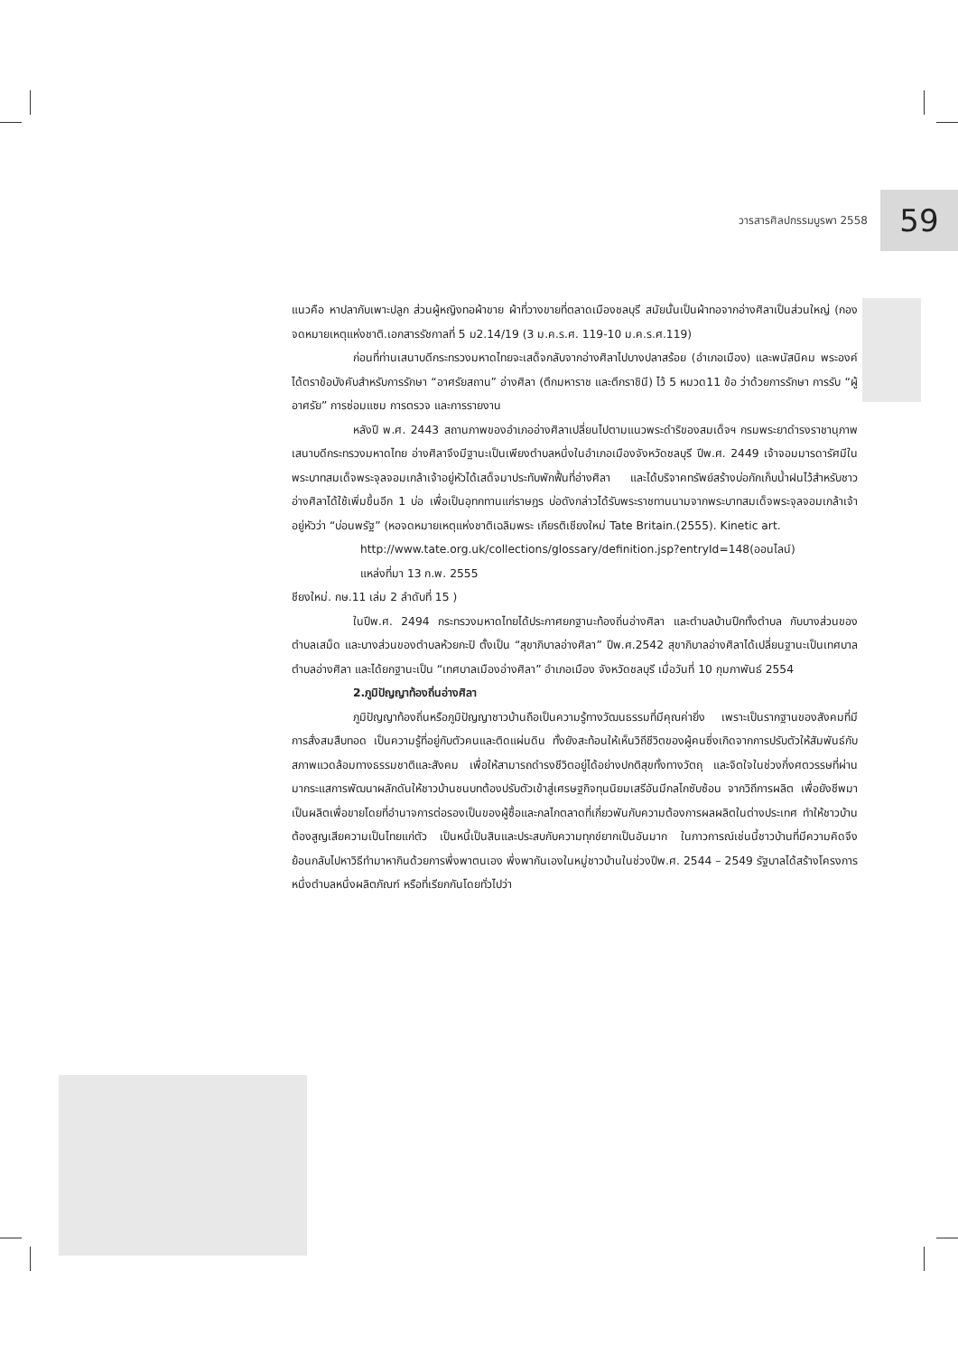วารสารศิลปกรรมบูรพา 2558 59
แนวคือ หาปลากับเพาะปลูก ส่วนผู้หญิงทอผ้าขาย ผ้าที่วางขายที่ตลาดเมืองชลบุรี สมัยนั้นเป็นผ้าทอจากอ่างศิลาเป็นส่วนใหญ่ (กองจดหมายเหตุแห่งชาติ.เอกสารรัชกาลที่ 5 ม2.14/19 (3 ม.ค.ร.ศ. 119-10 ม.ค.ร.ศ.119)
ก่อนที่ท่านเสนาบดีกระทรวงมหาดไทยจะเสด็จกลับจากอ่างศิลาไปบางปลาสร้อย (อำเภอเมือง) และพนัสนิคม พระองค์ได้ตราข้อบังคับสำหรับการรักษา “อาศรัยสถาน” อ่างศิลา (ตึกมหาราช และตึกราชินี) ไว้ 5 หมวด11 ข้อ ว่าด้วยการรักษา การรับ “ผู้อาศรัย” การซ่อมแซม การตรวจ และการรายงาน
หลังปี พ.ศ. 2443 สถานภาพของอำเภออ่างศิลาเปลี่ยนไปตามแนวพระดำริของสมเด็จฯ กรมพระยาดำรงราชานุภาพ เสนาบดีกระทรวงมหาดไทย อ่างศิลาจึงมีฐานะเป็นเพียงตำบลหนึ่งในอำเภอเมืองจังหวัดชลบุรี ปีพ.ศ. 2449 เจ้าจอมมารดารัศมีในพระบาทสมเด็จพระจุลจอมเกล้าเจ้าอยู่หัวได้เสด็จมาประทับพักฟื้นที่อ่างศิลา และได้บริจาคทรัพย์สร้างบ่อกักเก็บน้ำฝนไว้สำหรับชาวอ่างศิลาได้ใช้เพิ่มขึ้นอีก 1 บ่อ เพื่อเป็นอุทกทานแก่ราษฎร บ่อดังกล่าวได้รับพระราชทานนามจากพระบาทสมเด็จพระจุลจอมเกล้าเจ้าอยู่หัวว่า “บ่อนพรัฐ” (หอจดหมายเหตุแห่งชาติเฉลิมพระ เกียรติเชียงใหม่ Tate Britain.(2555). Kinetic art.
http://www.tate.org.uk/collections/glossary/definition.jsp?entryId=148(ออนไลน์)
แหล่งที่มา 13 ก.พ. 2555
ชียงใหม่. กษ.11 เล่ม 2 ลำดับที่ 15 )
ในปีพ.ศ. 2494 กระทรวงมหาดไทยได้ประกาศยกฐานะท้องถิ่นอ่างศิลา และตำบลบ้านปึกทั้งตำบล กับบางส่วนของตำบลเสม็ด และบางส่วนของตำบลห้วยกะปิ ตั้งเป็น “สุขาภิบาลอ่างศิลา” ปีพ.ศ.2542 สุขาภิบาลอ่างศิลาได้เปลี่ยนฐานะเป็นเทศบาลตำบลอ่างศิลา และได้ยกฐานะเป็น “เทศบาลเมืองอ่างศิลา” อำเภอเมือง จังหวัดชลบุรี เมื่อวันที่ 10 กุมภาพันธ์ 2554
2.ภูมิปัญญาท้องถิ่นอ่างศิลา
ภูมิปัญญาท้องถิ่นหรือภูมิปัญญาชาวบ้านถือเป็นความรู้ทางวัฒนธรรมที่มีคุณค่ายิ่ง เพราะเป็นรากฐานของสังคมที่มีการสั่งสมสืบทอด เป็นความรู้ที่อยู่กับตัวคนและติดแผ่นดิน ทั้งยังสะท้อนให้เห็นวิถีชีวิตของผู้คนซึ่งเกิดจากการปรับตัวให้สัมพันธ์กับสภาพแวดล้อมทางธรรมชาติและสังคม เพื่อให้สามารถดำรงชีวิตอยู่ได้อย่างปกติสุขทั้งทางวัตถุ และจิตใจในช่วงกึ่งศตวรรษที่ผ่านมากระแสการพัฒนาผลักดันให้ชาวบ้านชนบทต้องปรับตัวเข้าสู่เศรษฐกิจทุนนิยมเสรีอันมีกลไกซับซ้อน จากวิถีการผลิต เพื่อยังชีพมาเป็นผลิตเพื่อขายโดยที่อำนาจการต่อรองเป็นของผู้ซื้อและกลไกตลาดที่เกี่ยวพันกับความต้องการผลผลิตในต่างประเทศ ทำให้ชาวบ้านต้องสูญเสียความเป็นไทยแก่ตัว เป็นหนี้เป็นสินและประสบกับความทุกข์ยากเป็นอันมาก ในภาวการณ์เช่นนี้ชาวบ้านที่มีความคิดจึงย้อนกลับไปหาวิธีทำมาหากินด้วยการพึ่งพาตนเอง พึ่งพากันเองในหมู่ชาวบ้านในช่วงปีพ.ศ. 2544 – 2549 รัฐบาลได้สร้างโครงการหนึ่งตำบลหนึ่งผลิตภัณฑ์ หรือที่เรียกกันโดยทั่วไปว่า